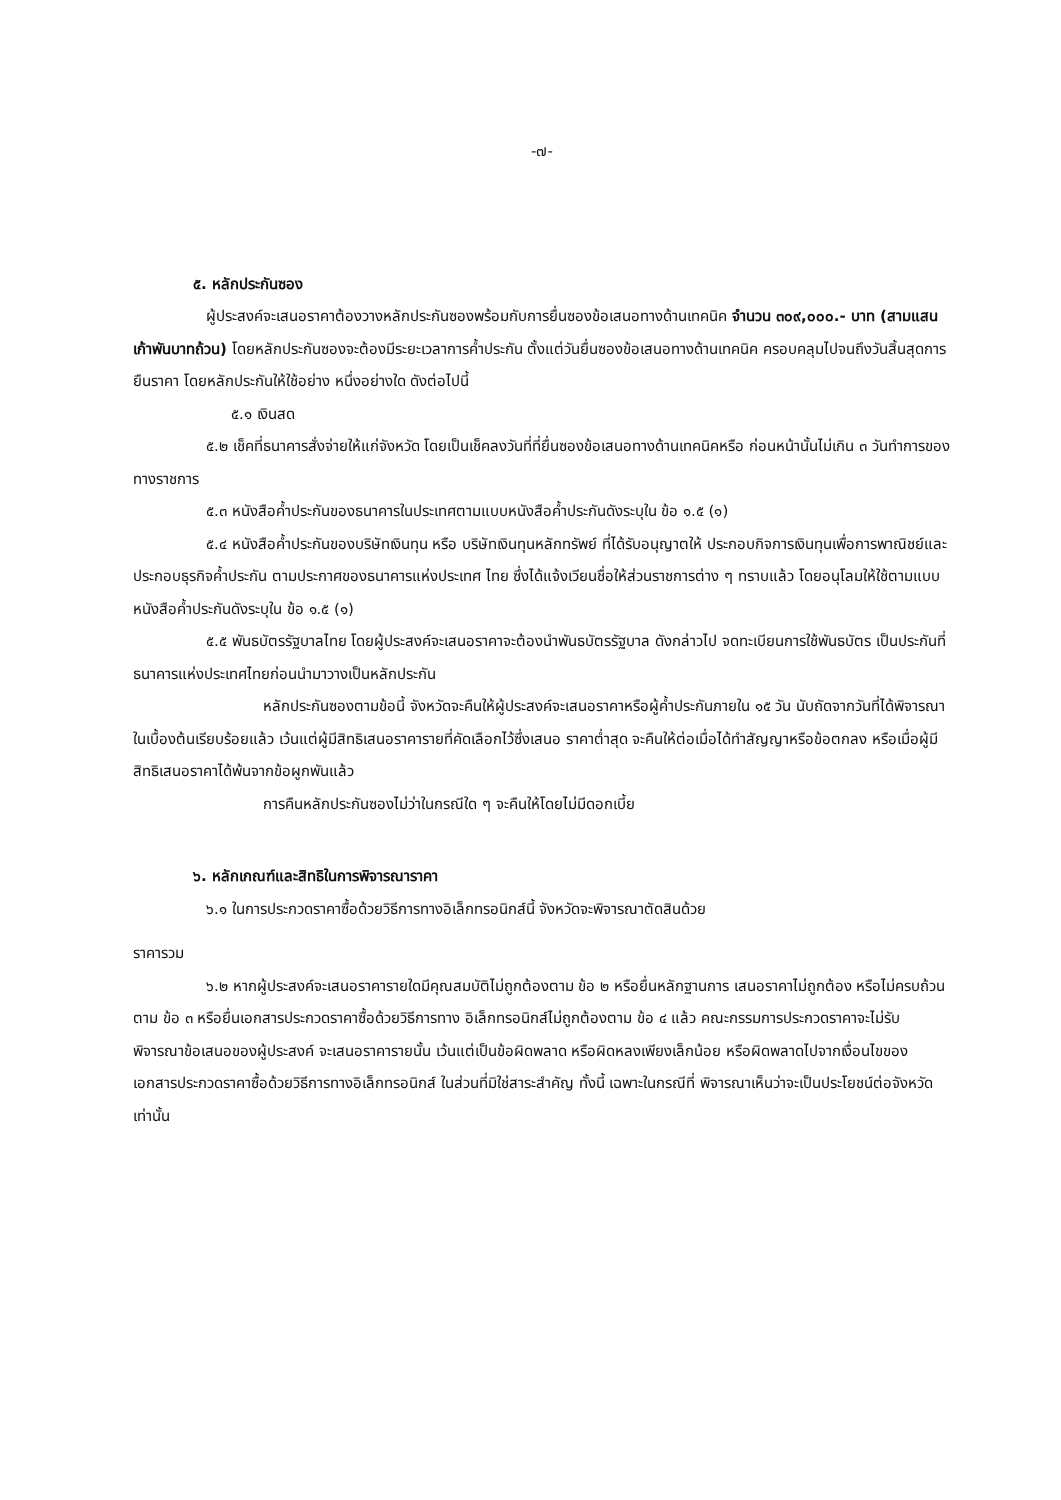-๗-
๕. หลักประกันซอง
ผู้ประสงค์จะเสนอราคาต้องวางหลักประกันซองพร้อมกับการยื่นซองข้อเสนอทางด้านเทคนิค จำนวน ๓๐๙,๐๐๐.- บาท (สามแสนเก้าพันบาทถ้วน) โดยหลักประกันซองจะต้องมีระยะเวลาการค้ำประกัน ตั้งแต่วันยื่นซองข้อเสนอทางด้านเทคนิค ครอบคลุมไปจนถึงวันสิ้นสุดการยืนราคา โดยหลักประกันให้ใช้อย่าง หนึ่งอย่างใด ดังต่อไปนี้
๕.๑ เงินสด
๕.๒ เช็คที่ธนาคารสั่งจ่ายให้แก่จังหวัด โดยเป็นเช็คลงวันที่ที่ยื่นซองข้อเสนอทางด้านเทคนิคหรือ ก่อนหน้านั้นไม่เกิน ๓ วันทำการของทางราชการ
๕.๓ หนังสือค้ำประกันของธนาคารในประเทศตามแบบหนังสือค้ำประกันดังระบุใน ข้อ ๑.๕ (๑)
๕.๔ หนังสือค้ำประกันของบริษัทเงินทุน หรือ บริษัทเงินทุนหลักทรัพย์ ที่ได้รับอนุญาตให้ ประกอบกิจการเงินทุนเพื่อการพาณิชย์และประกอบธุรกิจค้ำประกัน ตามประกาศของธนาคารแห่งประเทศ ไทย ซึ่งได้แจ้งเวียนชื่อให้ส่วนราชการต่าง ๆ ทราบแล้ว โดยอนุโลมให้ใช้ตามแบบหนังสือค้ำประกันดังระบุใน ข้อ ๑.๕ (๑)
๕.๕ พันธบัตรรัฐบาลไทย โดยผู้ประสงค์จะเสนอราคาจะต้องนำพันธบัตรรัฐบาล ดังกล่าวไป จดทะเบียนการใช้พันธบัตร เป็นประกันที่ธนาคารแห่งประเทศไทยก่อนนำมาวางเป็นหลักประกัน
หลักประกันซองตามข้อนี้ จังหวัดจะคืนให้ผู้ประสงค์จะเสนอราคาหรือผู้ค้ำประกันภายใน ๑๕ วัน นับถัดจากวันที่ได้พิจารณาในเบื้องต้นเรียบร้อยแล้ว เว้นแต่ผู้มีสิทธิเสนอราคารายที่คัดเลือกไว้ซึ่งเสนอ ราคาต่ำสุด จะคืนให้ต่อเมื่อได้ทำสัญญาหรือข้อตกลง หรือเมื่อผู้มีสิทธิเสนอราคาได้พ้นจากข้อผูกพันแล้ว
การคืนหลักประกันซองไม่ว่าในกรณีใด ๆ จะคืนให้โดยไม่มีดอกเบี้ย
๖. หลักเกณฑ์และสิทธิในการพิจารณาราคา
๖.๑ ในการประกวดราคาซื้อด้วยวิธีการทางอิเล็กทรอนิกส์นี้ จังหวัดจะพิจารณาตัดสินด้วย
ราคารวม
๖.๒ หากผู้ประสงค์จะเสนอราคารายใดมีคุณสมบัติไม่ถูกต้องตาม ข้อ ๒ หรือยื่นหลักฐานการ เสนอราคาไม่ถูกต้อง หรือไม่ครบถ้วนตาม ข้อ ๓ หรือยื่นเอกสารประกวดราคาซื้อด้วยวิธีการทาง อิเล็กทรอนิกส์ไม่ถูกต้องตาม ข้อ ๔ แล้ว คณะกรรมการประกวดราคาจะไม่รับพิจารณาข้อเสนอของผู้ประสงค์ จะเสนอราคารายนั้น เว้นแต่เป็นข้อผิดพลาด หรือผิดหลงเพียงเล็กน้อย หรือผิดพลาดไปจากเงื่อนไขของ เอกสารประกวดราคาซื้อด้วยวิธีการทางอิเล็กทรอนิกส์ ในส่วนที่มิใช่สาระสำคัญ ทั้งนี้ เฉพาะในกรณีที่ พิจารณาเห็นว่าจะเป็นประโยชน์ต่อจังหวัดเท่านั้น